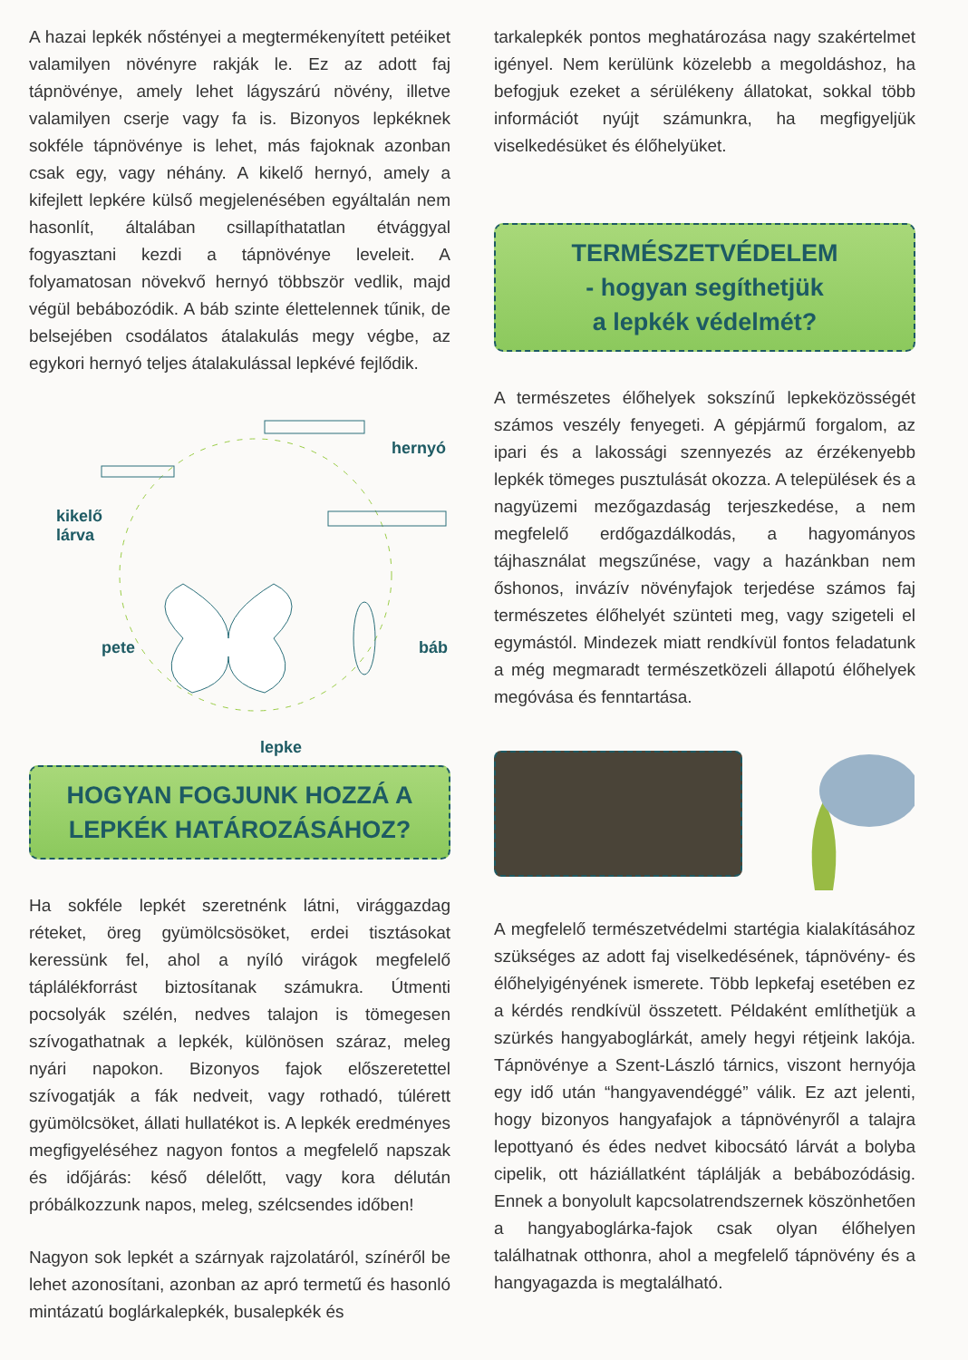A hazai lepkék nőstényei a megtermékenyített petéiket valamilyen növényre rakják le. Ez az adott faj tápnövénye, amely lehet lágyszárú növény, illetve valamilyen cserje vagy fa is. Bizonyos lepkéknek sokféle tápnövénye is lehet, más fajoknak azonban csak egy, vagy néhány. A kikelő hernyó, amely a kifejlett lepkére külső megjelenésében egyáltalán nem hasonlít, általában csillapíthatatlan étvággyal fogyasztani kezdi a tápnövénye leveleit. A folyamatosan növekvő hernyó többször vedlik, majd végül bebábozódik. A báb szinte élettelennek tűnik, de belsejében csodálatos átalakulás megy végbe, az egykori hernyó teljes átalakulással lepkévé fejlődik.
hernyó
kikelő
lárva
pete báb
lepke
HOGYAN FOGJUNK HOZZÁ A LEPKÉK HATÁROZÁSÁHOZ?
Ha sokféle lepkét szeretnénk látni, virággazdag réteket, öreg gyümölcsösöket, erdei tisztásokat keressünk fel, ahol a nyíló virágok megfelelő táplálékforrást biztosítanak számukra. Útmenti pocsolyák szélén, nedves talajon is tömegesen szívogathatnak a lepkék, különösen száraz, meleg nyári napokon. Bizonyos fajok előszeretettel szívogatják a fák nedveit, vagy rothadó, túlérett gyümölcsöket, állati hullatékot is. A lepkék eredményes megfigyeléséhez nagyon fontos a megfelelő napszak és időjárás: késő délelőtt, vagy kora délután próbálkozzunk napos, meleg, szélcsendes időben!
Nagyon sok lepkét a szárnyak rajzolatáról, színéről be lehet azonosítani, azonban az apró termetű és hasonló mintázatú boglárkalepkék, busalepkék és
tarkalepkék pontos meghatározása nagy szakértelmet igényel. Nem kerülünk közelebb a megoldáshoz, ha befogjuk ezeket a sérülékeny állatokat, sokkal több információt nyújt számunkra, ha megfigyeljük viselkedésüket és élőhelyüket.
TERMÉSZETVÉDELEM
- hogyan segíthetjük
a lepkék védelmét?
A természetes élőhelyek sokszínű lepkeközösségét számos veszély fenyegeti. A gépjármű forgalom, az ipari és a lakossági szennyezés az érzékenyebb lepkék tömeges pusztulását okozza. A települések és a nagyüzemi mezőgazdaság terjeszkedése, a nem megfelelő erdőgazdálkodás, a hagyományos tájhasználat megszűnése, vagy a hazánkban nem őshonos, invázív növényfajok terjedése számos faj természetes élőhelyét szünteti meg, vagy szigeteli el egymástól. Mindezek miatt rendkívül fontos feladatunk a még megmaradt természetközeli állapotú élőhelyek megóvása és fenntartása.
A megfelelő természetvédelmi startégia kialakításához szükséges az adott faj viselkedésének, tápnövény- és élőhelyigényének ismerete. Több lepkefaj esetében ez a kérdés rendkívül összetett. Példaként említhetjük a szürkés hangyaboglárkát, amely hegyi rétjeink lakója. Tápnövénye a Szent-László tárnics, viszont hernyója egy idő után “hangyavendéggé” válik. Ez azt jelenti, hogy bizonyos hangyafajok a tápnövényről a talajra lepottyanó és édes nedvet kibocsátó lárvát a bolyba cipelik, ott háziállatként táplálják a bebábozódásig. Ennek a bonyolult kapcsolatrendszernek köszönhetően a hangyaboglárka-fajok csak olyan élőhelyen találhatnak otthonra, ahol a megfelelő tápnövény és a hangyagazda is megtalálható.